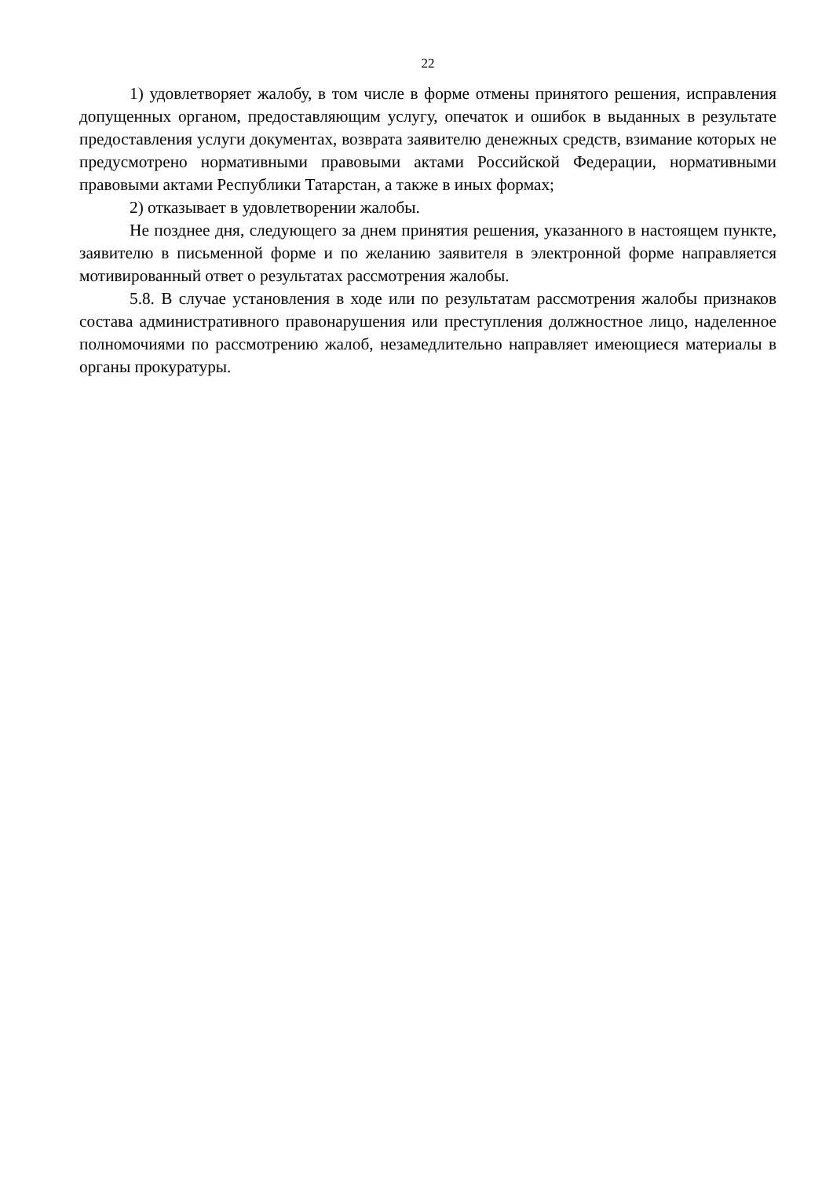22
1) удовлетворяет жалобу, в том числе в форме отмены принятого решения, исправления допущенных органом, предоставляющим услугу, опечаток и ошибок в выданных в результате предоставления услуги документах, возврата заявителю денежных средств, взимание которых не предусмотрено нормативными правовыми актами Российской Федерации, нормативными правовыми актами Республики Татарстан, а также в иных формах;
2) отказывает в удовлетворении жалобы.
Не позднее дня, следующего за днем принятия решения, указанного в настоящем пункте, заявителю в письменной форме и по желанию заявителя в электронной форме направляется мотивированный ответ о результатах рассмотрения жалобы.
5.8. В случае установления в ходе или по результатам рассмотрения жалобы признаков состава административного правонарушения или преступления должностное лицо, наделенное полномочиями по рассмотрению жалоб, незамедлительно направляет имеющиеся материалы в органы прокуратуры.